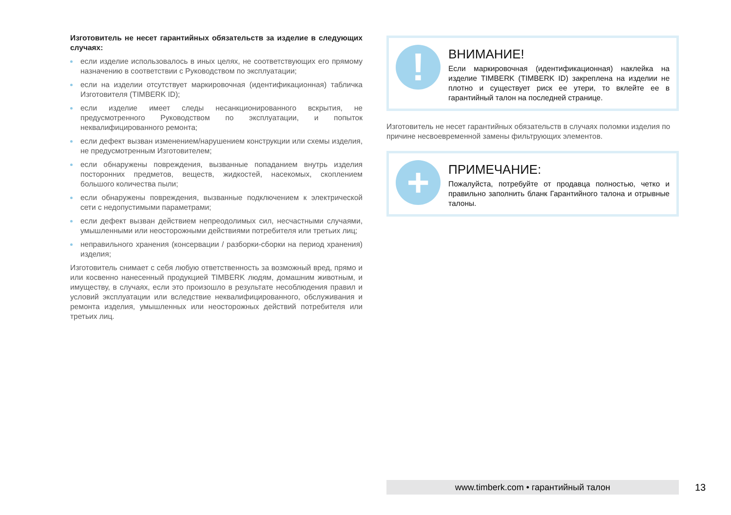Изготовитель не несет гарантийных обязательств за изделие в следующих случаях:
если изделие использовалось в иных целях, не соответствующих его прямому назначению в соответствии с Руководством по эксплуатации;
если на изделии отсутствует маркировочная (идентификационная) табличка Изготовителя (TIMBERK ID);
если изделие имеет следы несанкционированного вскрытия, не предусмотренного Руководством по эксплуатации, и попыток неквалифицированного ремонта;
если дефект вызван изменением/нарушением конструкции или схемы изделия, не предусмотренным Изготовителем;
если обнаружены повреждения, вызванные попаданием внутрь изделия посторонних предметов, веществ, жидкостей, насекомых, скоплением большого количества пыли;
если обнаружены повреждения, вызванные подключением к электрической сети с недопустимыми параметрами;
если дефект вызван действием непреодолимых сил, несчастными случаями, умышленными или неосторожными действиями потребителя или третьих лиц;
неправильного хранения (консервации / разборки-сборки на период хранения) изделия;
Изготовитель снимает с себя любую ответственность за возможный вред, прямо и или косвенно нанесенный продукцией TIMBERK людям, домашним животным, и имуществу, в случаях, если это произошло в результате несоблюдения правил и условий эксплуатации или вследствие неквалифицированного, обслуживания и ремонта изделия, умышленных или неосторожных действий потребителя или третьих лиц.
!
ВНИМАНИЕ!
Если маркировочная (идентификационная) наклейка на изделие TIMBERK (TIMBERK ID) закреплена на изделии не плотно и существует риск ее утери, то вклейте ее в гарантийный талон на последней странице.
Изготовитель не несет гарантийных обязательств в случаях поломки изделия по причине несвоевременной замены фильтрующих элементов.
+
ПРИМЕЧАНИЕ:
Пожалуйста, потребуйте от продавца полностью, четко и правильно заполнить бланк Гарантийного талона и отрывные талоны.
www.timberk.com • гарантийный талон 13